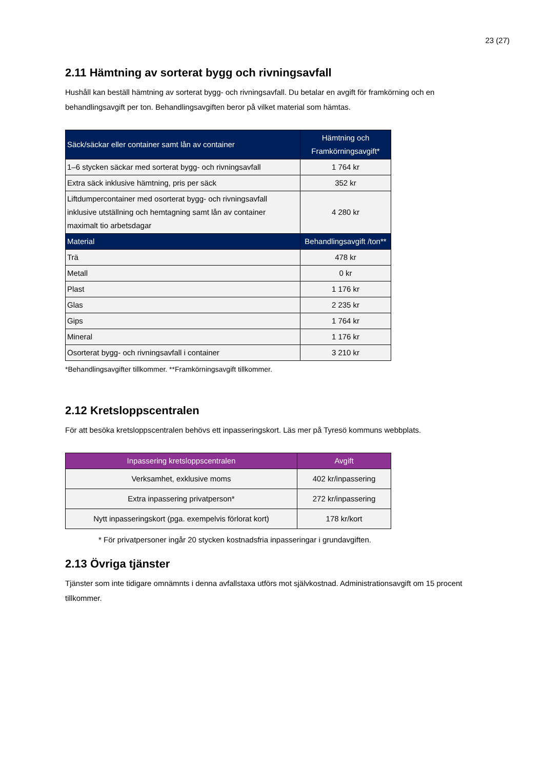23 (27)
2.11 Hämtning av sorterat bygg och rivningsavfall
Hushåll kan beställ hämtning av sorterat bygg- och rivningsavfall. Du betalar en avgift för framkörning och en behandlingsavgift per ton. Behandlingsavgiften beror på vilket material som hämtas.
| Säck/säckar eller container samt lån av container | Hämtning och Framkörningsavgift* |
| --- | --- |
| 1–6 stycken säckar med sorterat bygg- och rivningsavfall | 1 764 kr |
| Extra säck inklusive hämtning, pris per säck | 352 kr |
| Liftdumpercontainer med osorterat bygg- och rivningsavfall inklusive utställning och hemtagning samt lån av container maximalt tio arbetsdagar | 4 280 kr |
| Material | Behandlingsavgift /ton** |
| Trä | 478 kr |
| Metall | 0 kr |
| Plast | 1 176 kr |
| Glas | 2 235 kr |
| Gips | 1 764 kr |
| Mineral | 1 176 kr |
| Osorterat bygg- och rivningsavfall i container | 3 210 kr |
*Behandlingsavgifter tillkommer. **Framkörningsavgift tillkommer.
2.12 Kretsloppscentralen
För att besöka kretsloppscentralen behövs ett inpasseringskort. Läs mer på Tyresö kommuns webbplats.
| Inpassering kretsloppscentralen | Avgift |
| --- | --- |
| Verksamhet, exklusive moms | 402 kr/inpassering |
| Extra inpassering privatperson* | 272 kr/inpassering |
| Nytt inpasseringskort (pga. exempelvis förlorat kort) | 178 kr/kort |
* För privatpersoner ingår 20 stycken kostnadsfria inpasseringar i grundavgiften.
2.13 Övriga tjänster
Tjänster som inte tidigare omnämnts i denna avfallstaxa utförs mot självkostnad. Administrationsavgift om 15 procent tillkommer.